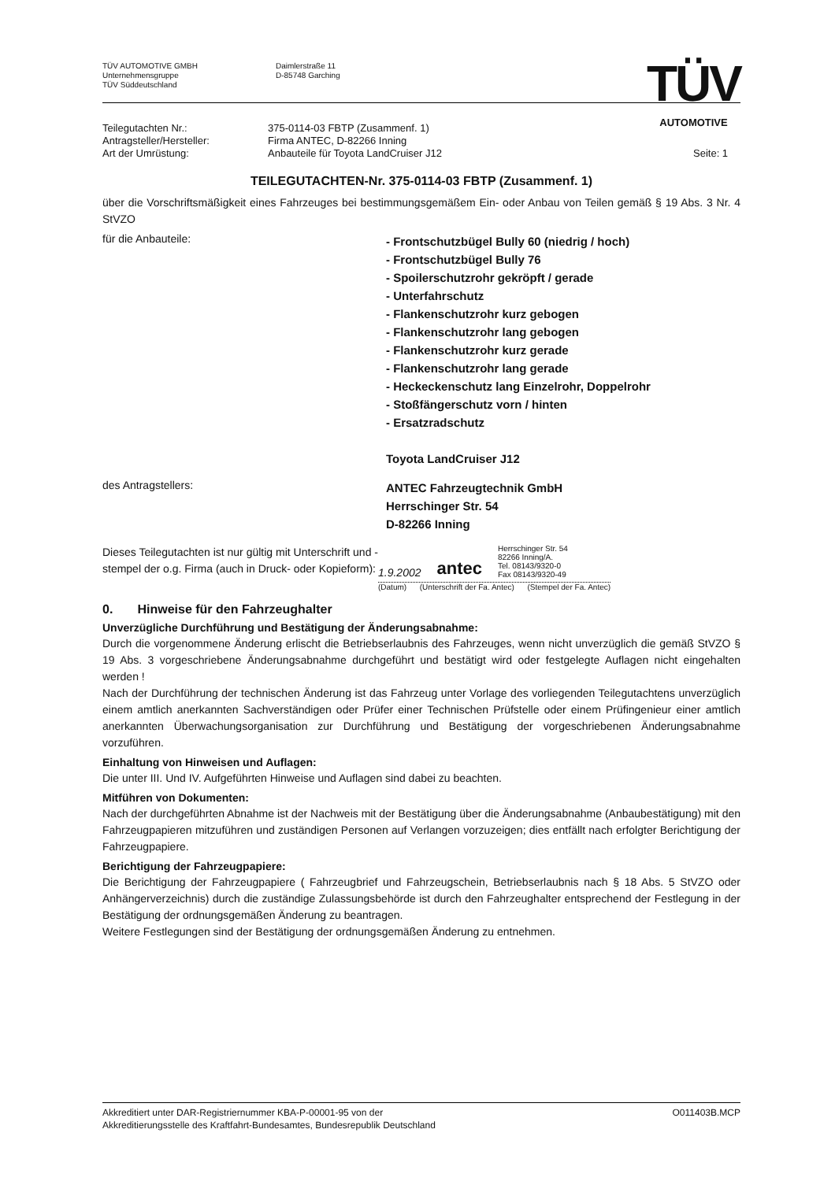TÜV AUTOMOTIVE GMBH
Unternehmensgruppe
TÜV Süddeutschland
Daimlerstraße 11
D-85748 Garching
TÜV
AUTOMOTIVE
Teilegutachten Nr.: 375-0114-03 FBTP (Zusammenf. 1) Antragsteller/Hersteller: Firma ANTEC, D-82266 Inning Art der Umrüstung: Anbauteile für Toyota LandCruiser J12 Seite: 1
TEILEGUTACHTEN-Nr. 375-0114-03 FBTP (Zusammenf. 1)
über die Vorschriftsmäßigkeit eines Fahrzeuges bei bestimmungsgemäßem Ein- oder Anbau von Teilen gemäß § 19 Abs. 3 Nr. 4 StVZO
für die Anbauteile:
- Frontschutzbügel Bully 60 (niedrig / hoch)
- Frontschutzbügel Bully 76
- Spoilerschutzrohr gekröpft / gerade
- Unterfahrschutz
- Flankenschutzrohr kurz gebogen
- Flankenschutzrohr lang gebogen
- Flankenschutzrohr kurz gerade
- Flankenschutzrohr lang gerade
- Heckeckenschutz lang Einzelrohr, Doppelrohr
- Stoßfängerschutz vorn / hinten
- Ersatzradschutz
Toyota LandCruiser J12
des Antragstellers:
ANTEC Fahrzeugtechnik GmbH
Herrschinger Str. 54
D-82266 Inning
Dieses Teilegutachten ist nur gültig mit Unterschrift und -stempel der o.g. Firma (auch in Druck- oder Kopieform):
1.9.2002 antec Herrschinger Str. 54
82266 Inning/A.
Tel. 08143/9320-0
Fax 08143/9320-49
(Datum) (Unterschrift der Fa. Antec) (Stempel der Fa. Antec)
0. Hinweise für den Fahrzeughalter
Unverzügliche Durchführung und Bestätigung der Änderungsabnahme:
Durch die vorgenommene Änderung erlischt die Betriebserlaubnis des Fahrzeuges, wenn nicht unverzüglich die gemäß StVZO § 19 Abs. 3 vorgeschriebene Änderungsabnahme durchgeführt und bestätigt wird oder festgelegte Auflagen nicht eingehalten werden !
Nach der Durchführung der technischen Änderung ist das Fahrzeug unter Vorlage des vorliegenden Teilegutachtens unverzüglich einem amtlich anerkannten Sachverständigen oder Prüfer einer Technischen Prüfstelle oder einem Prüfingenieur einer amtlich anerkannten Überwachungsorganisation zur Durchführung und Bestätigung der vorgeschriebenen Änderungsabnahme vorzuführen.
Einhaltung von Hinweisen und Auflagen:
Die unter III. Und IV. Aufgeführten Hinweise und Auflagen sind dabei zu beachten.
Mitführen von Dokumenten:
Nach der durchgeführten Abnahme ist der Nachweis mit der Bestätigung über die Änderungsabnahme (Anbaubestätigung) mit den Fahrzeugpapieren mitzuführen und zuständigen Personen auf Verlangen vorzuzeigen; dies entfällt nach erfolgter Berichtigung der Fahrzeugpapiere.
Berichtigung der Fahrzeugpapiere:
Die Berichtigung der Fahrzeugpapiere ( Fahrzeugbrief und Fahrzeugschein, Betriebserlaubnis nach § 18 Abs. 5 StVZO oder Anhängerverzeichnis) durch die zuständige Zulassungsbehörde ist durch den Fahrzeughalter entsprechend der Festlegung in der Bestätigung der ordnungsgemäßen Änderung zu beantragen.
Weitere Festlegungen sind der Bestätigung der ordnungsgemäßen Änderung zu entnehmen.
Akkreditiert unter DAR-Registriernummer KBA-P-00001-95 von der
Akkreditierungsstelle des Kraftfahrt-Bundesamtes, Bundesrepublik Deutschland O011403B.MCP